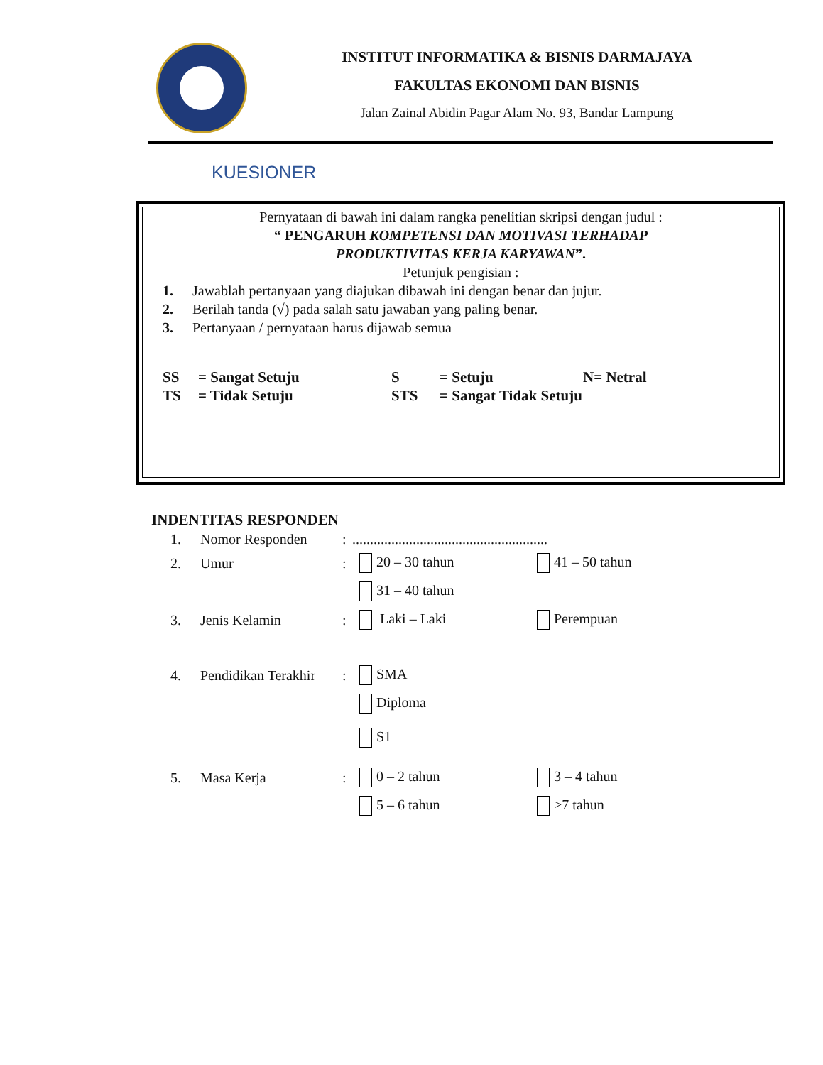INSTITUT INFORMATIKA & BISNIS DARMAJAYA
FAKULTAS EKONOMI DAN BISNIS
Jalan Zainal Abidin Pagar Alam No. 93, Bandar Lampung
KUESIONER
Pernyataan di bawah ini dalam rangka penelitian skripsi dengan judul :
“ PENGARUH KOMPETENSI DAN MOTIVASI TERHADAP
PRODUKTIVITAS KERJA KARYAWAN”.
Petunjuk pengisian :
1. Jawablah pertanyaan yang diajukan dibawah ini dengan benar dan jujur.
2. Berilah tanda (√) pada salah satu jawaban yang paling benar.
3. Pertanyaan / pernyataan harus dijawab semua
SS = Sangat Setuju S = Setuju N= Netral
TS = Tidak Setuju STS = Sangat Tidak Setuju
INDENTITAS RESPONDEN
1. Nomor Responden:.......................................................
2. Umur: 20 – 30 tahun 41 – 50 tahun
31 – 40 tahun
3. Jenis Kelamin: Laki – Laki Perempuan
4. Pendidikan Terakhir: SMA
Diploma
S1
5. Masa Kerja: 0 – 2 tahun 3 – 4 tahun
5 – 6 tahun >7 tahun